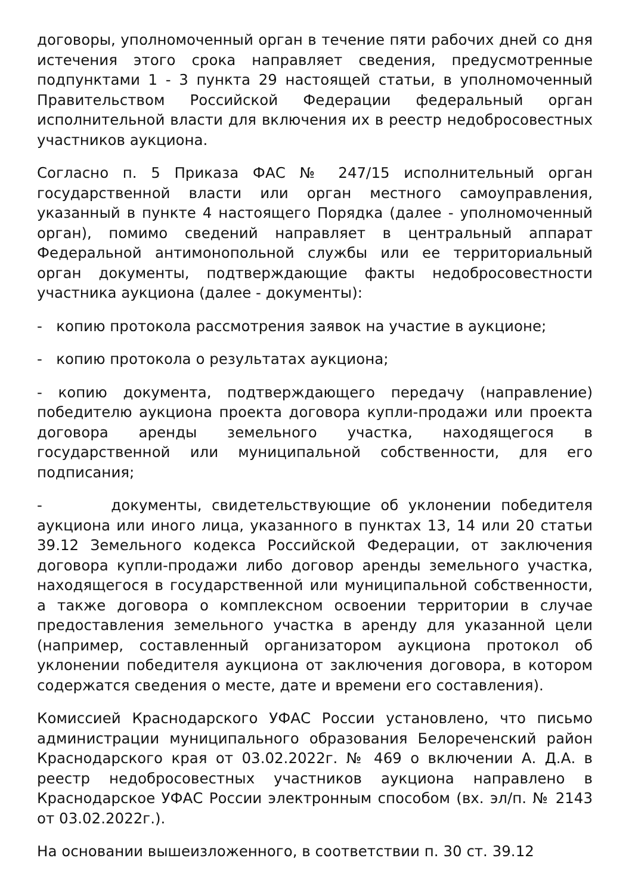договоры, уполномоченный орган в течение пяти рабочих дней со дня истечения этого срока направляет сведения, предусмотренные подпунктами 1 - 3 пункта 29 настоящей статьи, в уполномоченный Правительством Российской Федерации федеральный орган исполнительной власти для включения их в реестр недобросовестных участников аукциона.
Согласно п. 5 Приказа ФАС № 247/15 исполнительный орган государственной власти или орган местного самоуправления, указанный в пункте 4 настоящего Порядка (далее - уполномоченный орган), помимо сведений направляет в центральный аппарат Федеральной антимонопольной службы или ее территориальный орган документы, подтверждающие факты недобросовестности участника аукциона (далее - документы):
- копию протокола рассмотрения заявок на участие в аукционе;
- копию протокола о результатах аукциона;
- копию документа, подтверждающего передачу (направление) победителю аукциона проекта договора купли-продажи или проекта договора аренды земельного участка, находящегося в государственной или муниципальной собственности, для его подписания;
- документы, свидетельствующие об уклонении победителя аукциона или иного лица, указанного в пунктах 13, 14 или 20 статьи 39.12 Земельного кодекса Российской Федерации, от заключения договора купли-продажи либо договор аренды земельного участка, находящегося в государственной или муниципальной собственности, а также договора о комплексном освоении территории в случае предоставления земельного участка в аренду для указанной цели (например, составленный организатором аукциона протокол об уклонении победителя аукциона от заключения договора, в котором содержатся сведения о месте, дате и времени его составления).
Комиссией Краснодарского УФАС России установлено, что письмо администрации муниципального образования Белореченский район Краснодарского края от 03.02.2022г. № 469 о включении А. Д.А. в реестр недобросовестных участников аукциона направлено в Краснодарское УФАС России электронным способом (вх. эл/п. № 2143 от 03.02.2022г.).
На основании вышеизложенного, в соответствии п. 30 ст. 39.12